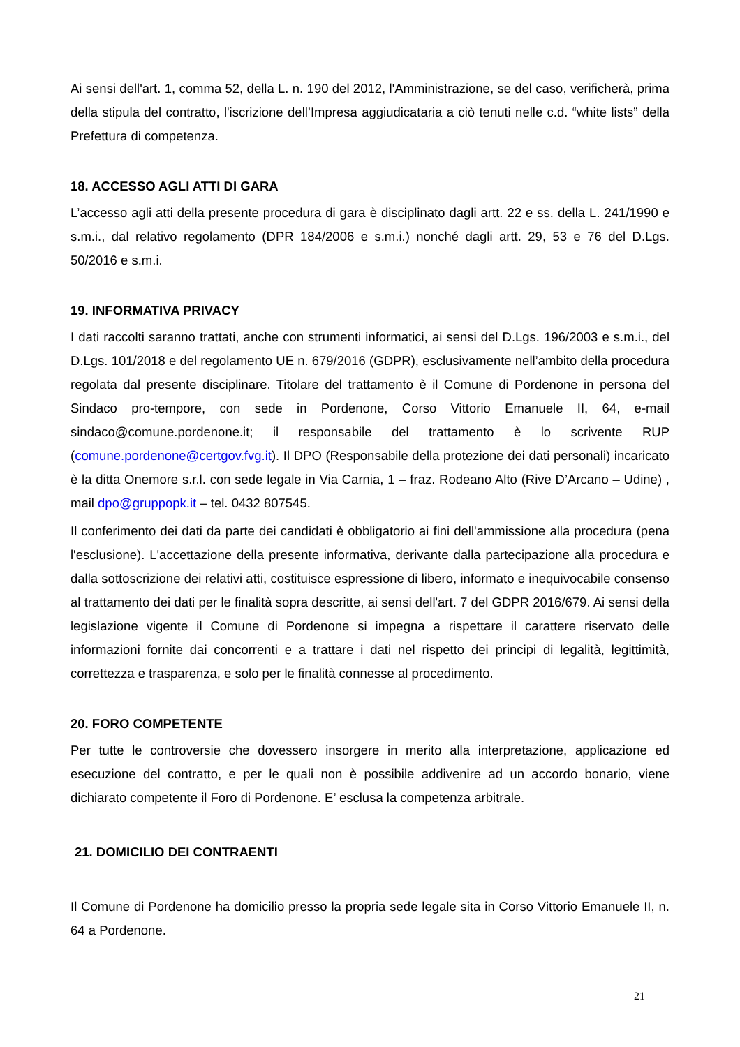Ai sensi dell'art. 1, comma 52, della L. n. 190 del 2012, l'Amministrazione, se del caso, verificherà, prima della stipula del contratto, l'iscrizione dell’Impresa aggiudicataria a ciò tenuti nelle c.d. “white lists” della Prefettura di competenza.
18. ACCESSO AGLI ATTI DI GARA
L’accesso agli atti della presente procedura di gara è disciplinato dagli artt. 22 e ss. della L. 241/1990 e s.m.i., dal relativo regolamento (DPR 184/2006 e s.m.i.) nonché dagli artt. 29, 53 e 76 del D.Lgs. 50/2016 e s.m.i.
19. INFORMATIVA PRIVACY
I dati raccolti saranno trattati, anche con strumenti informatici, ai sensi del D.Lgs. 196/2003 e s.m.i., del D.Lgs. 101/2018 e del regolamento UE n. 679/2016 (GDPR), esclusivamente nell’ambito della procedura regolata dal presente disciplinare. Titolare del trattamento è il Comune di Pordenone in persona del Sindaco pro-tempore, con sede in Pordenone, Corso Vittorio Emanuele II, 64, e-mail sindaco@comune.pordenone.it; il responsabile del trattamento è lo scrivente RUP (comune.pordenone@certgov.fvg.it). Il DPO (Responsabile della protezione dei dati personali) incaricato è la ditta Onemore s.r.l. con sede legale in Via Carnia, 1 – fraz. Rodeano Alto (Rive D’Arcano – Udine) , mail dpo@gruppopk.it – tel. 0432 807545.
Il conferimento dei dati da parte dei candidati è obbligatorio ai fini dell'ammissione alla procedura (pena l'esclusione). L'accettazione della presente informativa, derivante dalla partecipazione alla procedura e dalla sottoscrizione dei relativi atti, costituisce espressione di libero, informato e inequivocabile consenso al trattamento dei dati per le finalità sopra descritte, ai sensi dell'art. 7 del GDPR 2016/679. Ai sensi della legislazione vigente il Comune di Pordenone si impegna a rispettare il carattere riservato delle informazioni fornite dai concorrenti e a trattare i dati nel rispetto dei principi di legalità, legittimità, correttezza e trasparenza, e solo per le finalità connesse al procedimento.
20. FORO COMPETENTE
Per tutte le controversie che dovessero insorgere in merito alla interpretazione, applicazione ed esecuzione del contratto, e per le quali non è possibile addivenire ad un accordo bonario, viene dichiarato competente il Foro di Pordenone. E’ esclusa la competenza arbitrale.
21. DOMICILIO DEI CONTRAENTI
Il Comune di Pordenone ha domicilio presso la propria sede legale sita in Corso Vittorio Emanuele II, n. 64 a Pordenone.
21